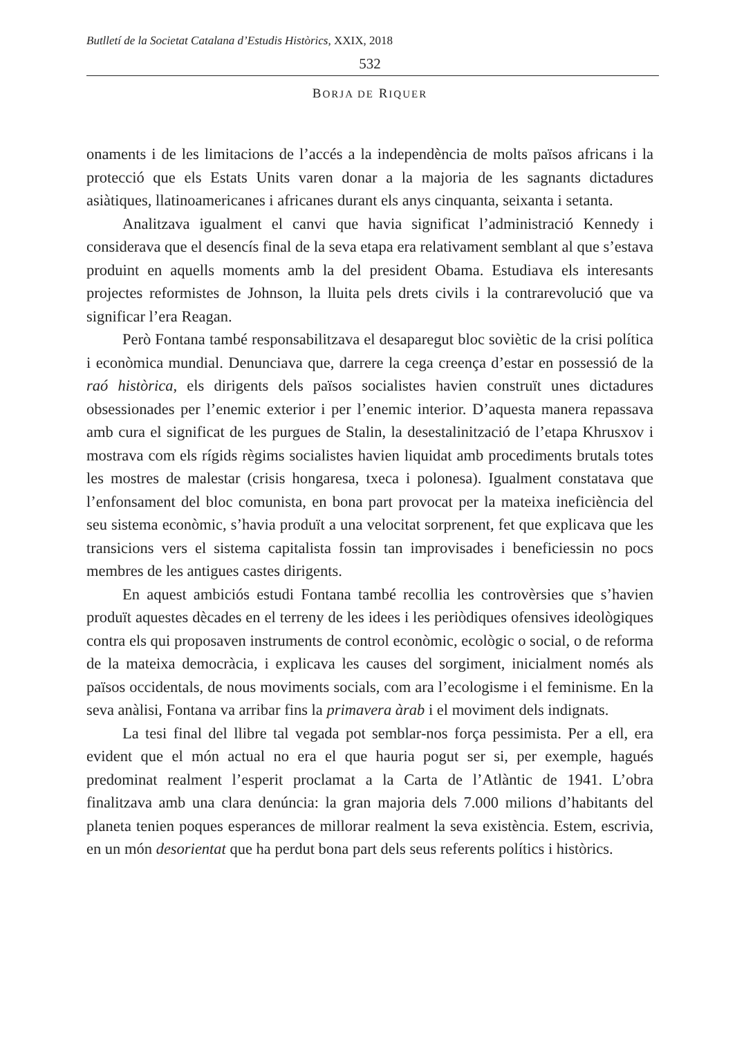Butlletí de la Societat Catalana d’Estudis Històrics, XXIX, 2018
532
BORJA DE RIQUER
onaments i de les limitacions de l’accés a la independència de molts països africans i la protecció que els Estats Units varen donar a la majoria de les sagnants dictadures asiàtiques, llatinoamericanes i africanes durant els anys cinquanta, seixanta i setanta.
Analitzava igualment el canvi que havia significat l’administració Kennedy i considerava que el desencís final de la seva etapa era relativament semblant al que s’estava produint en aquells moments amb la del president Obama. Estudiava els interesants projectes reformistes de Johnson, la lluita pels drets civils i la contrarevolució que va significar l’era Reagan.
Però Fontana també responsabilitzava el desaparegut bloc soviètic de la crisi política i econòmica mundial. Denunciava que, darrere la cega creença d’estar en possessió de la raó històrica, els dirigents dels països socialistes havien construït unes dictadures obsessionades per l’enemic exterior i per l’enemic interior. D’aquesta manera repassava amb cura el significat de les purgues de Stalin, la desestalinització de l’etapa Khrusxov i mostrava com els rígids règims socialistes havien liquidat amb procediments brutals totes les mostres de malestar (crisis hongaresa, txeca i polonesa). Igualment constatava que l’enfonsament del bloc comunista, en bona part provocat per la mateixa ineficiència del seu sistema econòmic, s’havia produït a una velocitat sorprenent, fet que explicava que les transicions vers el sistema capitalista fossin tan improvisades i beneficiessin no pocs membres de les antigues castes dirigents.
En aquest ambiciós estudi Fontana també recollia les controvèrsies que s’havien produït aquestes dècades en el terreny de les idees i les periòdiques ofensives ideològiques contra els qui proposaven instruments de control econòmic, ecològic o social, o de reforma de la mateixa democràcia, i explicava les causes del sorgiment, inicialment només als països occidentals, de nous moviments socials, com ara l’ecologisme i el feminisme. En la seva anàlisi, Fontana va arribar fins la primavera àrab i el moviment dels indignats.
La tesi final del llibre tal vegada pot semblar-nos força pessimista. Per a ell, era evident que el món actual no era el que hauria pogut ser si, per exemple, hagués predominat realment l’esperit proclamat a la Carta de l’Atlàntic de 1941. L’obra finalitzava amb una clara denúncia: la gran majoria dels 7.000 milions d’habitants del planeta tenien poques esperances de millorar realment la seva existència. Estem, escrivia, en un món desorientat que ha perdut bona part dels seus referents polítics i històrics.